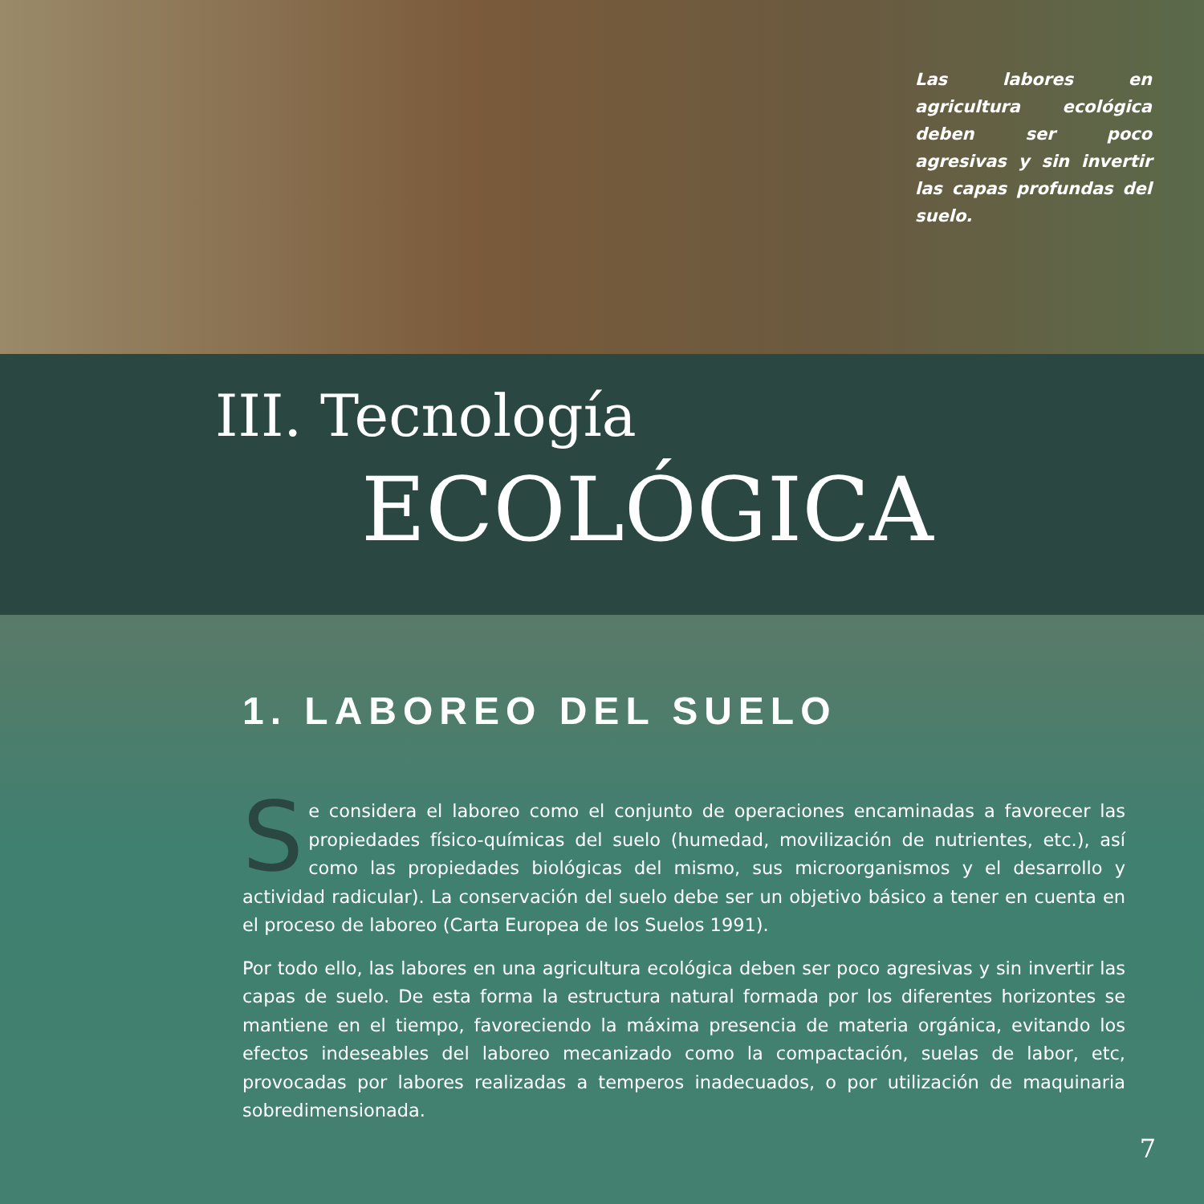Las labores en agricultura ecológica deben ser poco agresivas y sin invertir las capas profundas del suelo.
III. Tecnología
ECOLÓGICA
1. LABOREO DEL SUELO
Se considera el laboreo como el conjunto de operaciones encaminadas a favorecer las propiedades físico-químicas del suelo (humedad, movilización de nutrientes, etc.), así como las propiedades biológicas del mismo, sus microorganismos y el desarrollo y actividad radicular). La conservación del suelo debe ser un objetivo básico a tener en cuenta en el proceso de laboreo (Carta Europea de los Suelos 1991).
Por todo ello, las labores en una agricultura ecológica deben ser poco agresivas y sin invertir las capas de suelo. De esta forma la estructura natural formada por los diferentes horizontes se mantiene en el tiempo, favoreciendo la máxima presencia de materia orgánica, evitando los efectos indeseables del laboreo mecanizado como la compactación, suelas de labor, etc, provocadas por labores realizadas a temperos inadecuados, o por utilización de maquinaria sobredimensionada.
7